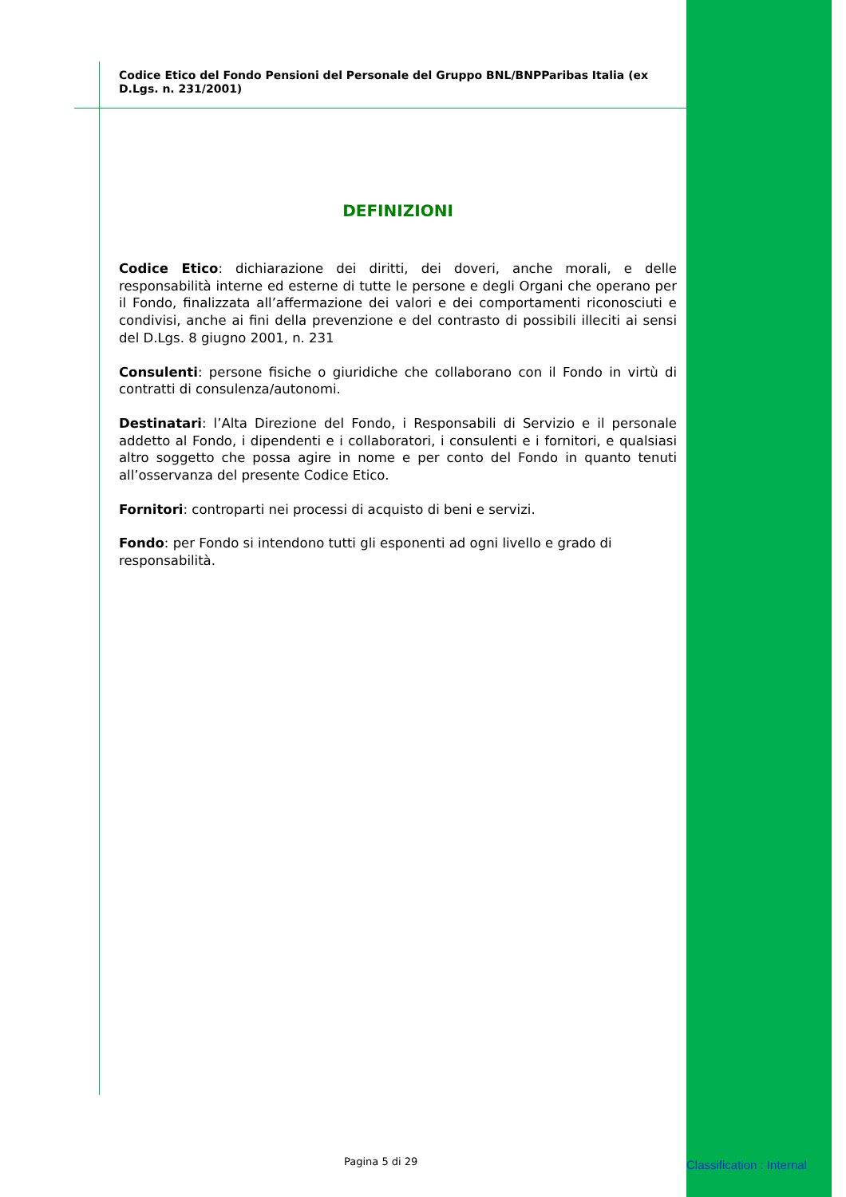Codice Etico del Fondo Pensioni del Personale del Gruppo BNL/BNPParibas Italia (ex D.Lgs. n. 231/2001)
DEFINIZIONI
Codice Etico: dichiarazione dei diritti, dei doveri, anche morali, e delle responsabilità interne ed esterne di tutte le persone e degli Organi che operano per il Fondo, finalizzata all’affermazione dei valori e dei comportamenti riconosciuti e condivisi, anche ai fini della prevenzione e del contrasto di possibili illeciti ai sensi del D.Lgs. 8 giugno 2001, n. 231
Consulenti: persone fisiche o giuridiche che collaborano con il Fondo in virtù di contratti di consulenza/autonomi.
Destinatari: l’Alta Direzione del Fondo, i Responsabili di Servizio e il personale addetto al Fondo, i dipendenti e i collaboratori, i consulenti e i fornitori, e qualsiasi altro soggetto che possa agire in nome e per conto del Fondo in quanto tenuti all’osservanza del presente Codice Etico.
Fornitori: controparti nei processi di acquisto di beni e servizi.
Fondo: per Fondo si intendono tutti gli esponenti ad ogni livello e grado di responsabilità.
Pagina 5 di 29 Classification : Internal